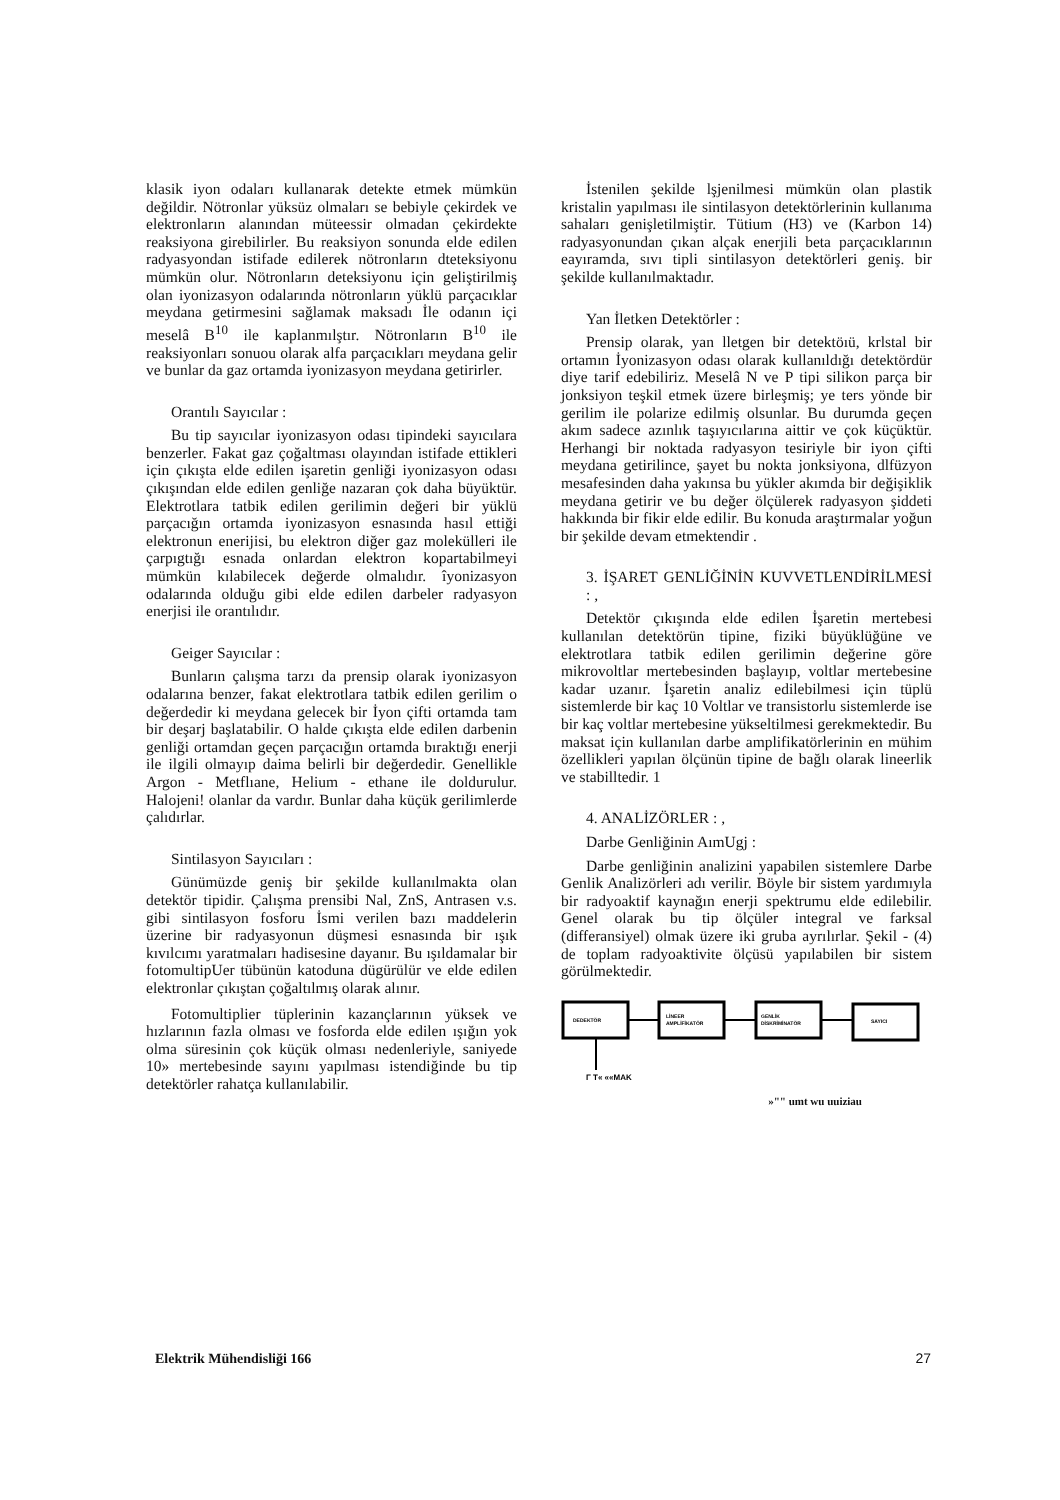klasik iyon odaları kullanarak detekte etmek mümkün değildir. Nötronlar yüksüz olmaları se bebiyle çekirdek ve elektronların alanından müteessir olmadan çekirdekte reaksiyona girebilirler. Bu reaksiyon sonunda elde edilen radyasyondan istifade edilerek nötronların dteteksiyonu mümkün olur. Nötronların deteksiyonu için geliştirilmiş olan iyonizasyon odalarında nötronların yüklü parçacıklar meydana getirmesini sağlamak maksadı İle odanın içi meselâ B<sup>10</sup> ile kaplanmılştır. Nötronların B<sup>10</sup> ile reaksiyonları sonuou olarak alfa parçacıkları meydana gelir ve bunlar da gaz ortamda iyonizasyon meydana getirirler.
Orantılı Sayıcılar :
Bu tip sayıcılar iyonizasyon odası tipindeki sayıcılara benzerler. Fakat gaz çoğaltması olayından istifade ettikleri için çıkışta elde edilen işaretin genliği iyonizasyon odası çıkışından elde edilen genliğe nazaran çok daha büyüktür. Elektrotlara tatbik edilen gerilimin değeri bir yüklü parçacığın ortamda iyonizasyon esnasında hasıl ettiği elektronun enerijisi, bu elektron diğer gaz molekülleri ile çarpıgtığı esnada onlardan elektron kopartabilmeyi mümkün kılabilecek değerde olmalıdır. îyonizasyon odalarında olduğu gibi elde edilen darbeler radyasyon enerjisi ile orantılıdır.
Geiger Sayıcılar :
Bunların çalışma tarzı da prensip olarak iyonizasyon odalarına benzer, fakat elektrotlara tatbik edilen gerilim o değerdedir ki meydana gelecek bir İyon çifti ortamda tam bir deşarj başlatabilir. O halde çıkışta elde edilen darbenin genliği ortamdan geçen parçacığın ortamda bıraktığı enerji ile ilgili olmayıp daima belirli bir değerdedir. Genellikle Argon - Metflıane, Helium - ethane ile doldurulur. Halojeni! olanlar da vardır. Bunlar daha küçük gerilimlerde çalıdırlar.
Sintilasyon Sayıcıları :
Günümüzde geniş bir şekilde kullanılmakta olan detektör tipidir. Çalışma prensibi Nal, ZnS, Antrasen v.s. gibi sintilasyon fosforu İsmi verilen bazı maddelerin üzerine bir radyasyonun düşmesi esnasında bir ışık kıvılcımı yaratmaları hadisesine dayanır. Bu ışıldamalar bir fotomultipUer tübünün katoduna dügürülür ve elde edilen elektronlar çıkıştan çoğaltılmış olarak alınır.
Fotomultiplier tüplerinin kazançlarının yüksek ve hızlarının fazla olması ve fosforda elde edilen ışığın yok olma süresinin çok küçük olması nedenleriyle, saniyede 10» mertebesinde sayını yapılması istendiğinde bu tip detektörler rahatça kullanılabilir.
İstenilen şekilde lşjenilmesi mümkün olan plastik kristalin yapılması ile sintilasyon detektörlerinin kullanıma sahaları genişletilmiştir. Tütium (H3) ve (Karbon 14) radyasyonundan çıkan alçak enerjili beta parçacıklarının eayıramda, sıvı tipli sintilasyon detektörleri geniş. bir şekilde kullanılmaktadır.
Yan İletken Detektörler :
Prensip olarak, yan lletgen bir detektöıü, krlstal bir ortamın İyonizasyon odası olarak kullanıldığı detektördür diye tarif edebiliriz. Meselâ N ve P tipi silikon parça bir jonksiyon teşkil etmek üzere birleşmiş; ye ters yönde bir gerilim ile polarize edilmiş olsunlar. Bu durumda geçen akım sadece azınlık taşıyıcılarına aittir ve çok küçüktür. Herhangi bir noktada radyasyon tesiriyle bir iyon çifti meydana getirilince, şayet bu nokta jonksiyona, dlfüzyon mesafesinden daha yakınsa bu yükler akımda bir değişiklik meydana getirir ve bu değer ölçülerek radyasyon şiddeti hakkında bir fikir elde edilir. Bu konuda araştırmalar yoğun bir şekilde devam etmektendir .
3. İŞARET GENLİĞİNİN KUVVETLENDİRİLMESİ : ,
Detektör çıkışında elde edilen İşaretin mertebesi kullanılan detektörün tipine, fiziki büyüklüğüne ve elektrotlara tatbik edilen gerilimin değerine göre mikrovoltlar mertebesinden başlayıp, voltlar mertebesine kadar uzanır. İşaretin analiz edilebilmesi için tüplü sistemlerde bir kaç 10 Voltlar ve transistorlu sistemlerde ise bir kaç voltlar mertebesine yükseltilmesi gerekmektedir. Bu maksat için kullanılan darbe amplifikatörlerinin en mühim özellikleri yapılan ölçünün tipine de bağlı olarak lineerlik ve stabilltedir. 1
4. ANALİZÖRLER : ,
Darbe Genliğinin AımUgj :
Darbe genliğinin analizini yapabilen sistemlere Darbe Genlik Analizörleri adı verilir. Böyle bir sistem yardımıyla bir radyoaktif kaynağın enerji spektrumu elde edilebilir. Genel olarak bu tip ölçüler integral ve farksal (differansiyel) olmak üzere iki gruba ayrılırlar. Şekil - (4) de toplam radyoaktivite ölçüsü yapılabilen bir sistem görülmektedir.
DEDEKTÖR
LİNEER
AMPLİFİKATÖR
GENLİK
DİSKRİMİNATÖR
SAYICI
Γ T« ««MAK
»"" umt wu uuiziau
Elektrik Mühendisliği 166 27